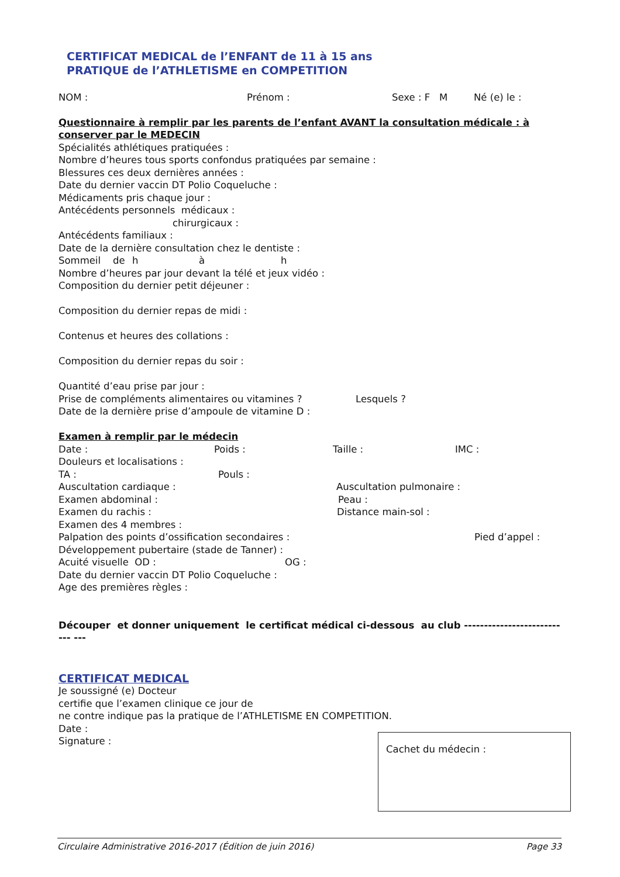CERTIFICAT MEDICAL de l’ENFANT de 11 à 15 ans
PRATIQUE de l’ATHLETISME en COMPETITION
NOM : Prénom : Sexe : F M Né (e) le :
Questionnaire à remplir par les parents de l’enfant AVANT la consultation médicale : à conserver par le MEDECIN
Spécialités athlétiques pratiquées :
Nombre d’heures tous sports confondus pratiquées par semaine :
Blessures ces deux dernières années :
Date du dernier vaccin DT Polio Coqueluche :
Médicaments pris chaque jour :
Antécédents personnels médicaux :
chirurgicaux :
Antécédents familiaux :
Date de la dernière consultation chez le dentiste :
Sommeil de h à h
Nombre d’heures par jour devant la télé et jeux vidéo :
Composition du dernier petit déjeuner :
Composition du dernier repas de midi :
Contenus et heures des collations :
Composition du dernier repas du soir :
Quantité d’eau prise par jour :
Prise de compléments alimentaires ou vitamines ? Lesquels ?
Date de la dernière prise d’ampoule de vitamine D :
Examen à remplir par le médecin
Date : Poids : Taille : IMC :
Douleurs et localisations :
TA : Pouls :
Auscultation cardiaque : Auscultation pulmonaire :
Examen abdominal : Peau :
Examen du rachis : Distance main-sol :
Examen des 4 membres :
Palpation des points d’ossification secondaires : Pied d’appel :
Développement pubertaire (stade de Tanner) :
Acuité visuelle OD : OG :
Date du dernier vaccin DT Polio Coqueluche :
Age des premières règles :
Découper et donner uniquement le certificat médical ci-dessous au club --------------------------- ---
CERTIFICAT MEDICAL
Je soussigné (e) Docteur
certifie que l’examen clinique ce jour de
ne contre indique pas la pratique de l’ATHLETISME EN COMPETITION.
Date :
Signature :
Cachet du médecin :
Circulaire Administrative 2016-2017 (Édition de juin 2016) Page 33